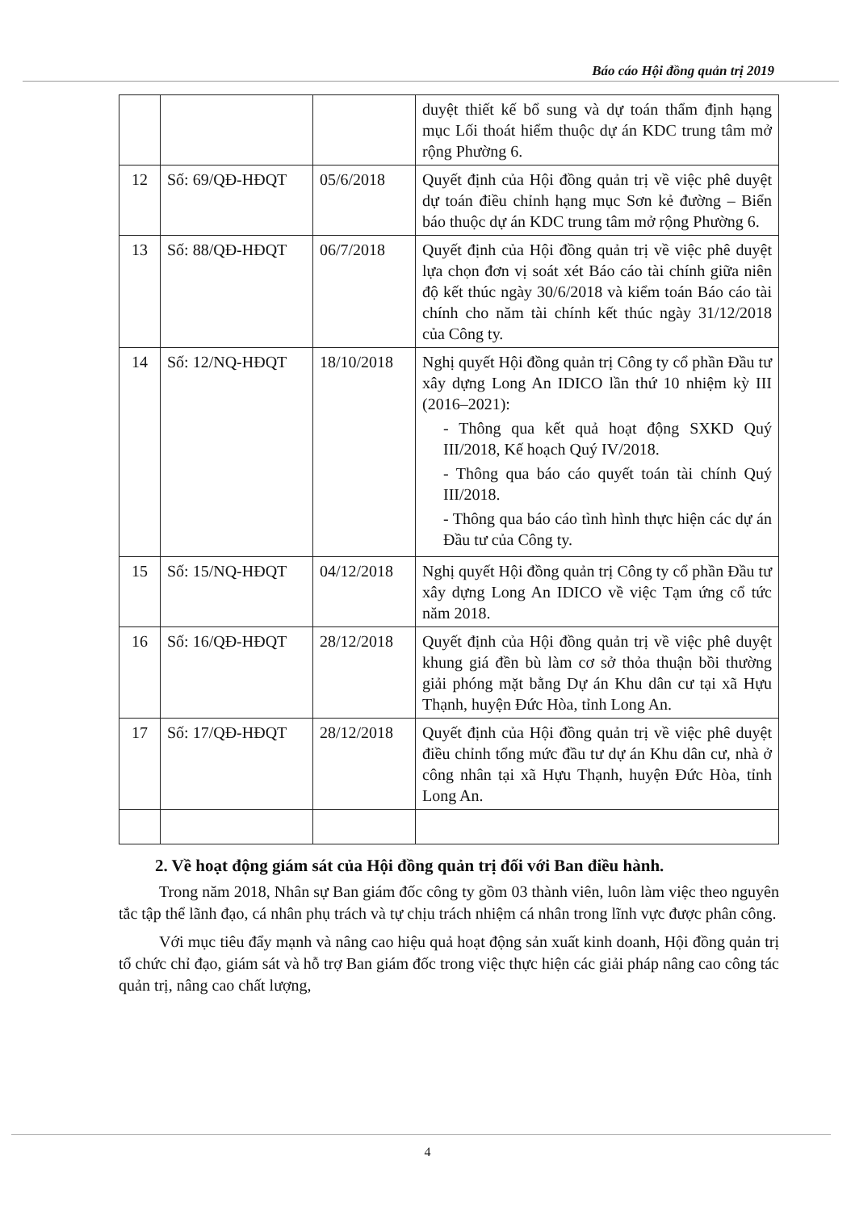Báo cáo Hội đồng quản trị 2019
| | | | duyệt thiết kế bổ sung và dự toán thẩm định hạng mục Lối thoát hiểm thuộc dự án KDC trung tâm mở rộng Phường 6. |
| 12 | Số: 69/QĐ-HĐQT | 05/6/2018 | Quyết định của Hội đồng quản trị về việc phê duyệt dự toán điều chỉnh hạng mục Sơn kẻ đường – Biển báo thuộc dự án KDC trung tâm mở rộng Phường 6. |
| 13 | Số: 88/QĐ-HĐQT | 06/7/2018 | Quyết định của Hội đồng quản trị về việc phê duyệt lựa chọn đơn vị soát xét Báo cáo tài chính giữa niên độ kết thúc ngày 30/6/2018 và kiểm toán Báo cáo tài chính cho năm tài chính kết thúc ngày 31/12/2018 của Công ty. |
| 14 | Số: 12/NQ-HĐQT | 18/10/2018 | Nghị quyết Hội đồng quản trị Công ty cổ phần Đầu tư xây dựng Long An IDICO lần thứ 10 nhiệm kỳ III (2016–2021): - Thông qua kết quả hoạt động SXKD Quý III/2018, Kế hoạch Quý IV/2018. - Thông qua báo cáo quyết toán tài chính Quý III/2018. - Thông qua báo cáo tình hình thực hiện các dự án Đầu tư của Công ty. |
| 15 | Số: 15/NQ-HĐQT | 04/12/2018 | Nghị quyết Hội đồng quản trị Công ty cổ phần Đầu tư xây dựng Long An IDICO về việc Tạm ứng cổ tức năm 2018. |
| 16 | Số: 16/QĐ-HĐQT | 28/12/2018 | Quyết định của Hội đồng quản trị về việc phê duyệt khung giá đền bù làm cơ sở thỏa thuận bồi thường giải phóng mặt bằng Dự án Khu dân cư tại xã Hựu Thạnh, huyện Đức Hòa, tỉnh Long An. |
| 17 | Số: 17/QĐ-HĐQT | 28/12/2018 | Quyết định của Hội đồng quản trị về việc phê duyệt điều chỉnh tổng mức đầu tư dự án Khu dân cư, nhà ở công nhân tại xã Hựu Thạnh, huyện Đức Hòa, tỉnh Long An. |
2. Về hoạt động giám sát của Hội đồng quản trị đối với Ban điều hành.
Trong năm 2018, Nhân sự Ban giám đốc công ty gồm 03 thành viên, luôn làm việc theo nguyên tắc tập thể lãnh đạo, cá nhân phụ trách và tự chịu trách nhiệm cá nhân trong lĩnh vực được phân công.
Với mục tiêu đẩy mạnh và nâng cao hiệu quả hoạt động sản xuất kinh doanh, Hội đồng quản trị tổ chức chỉ đạo, giám sát và hỗ trợ Ban giám đốc trong việc thực hiện các giải pháp nâng cao công tác quản trị, nâng cao chất lượng,
4